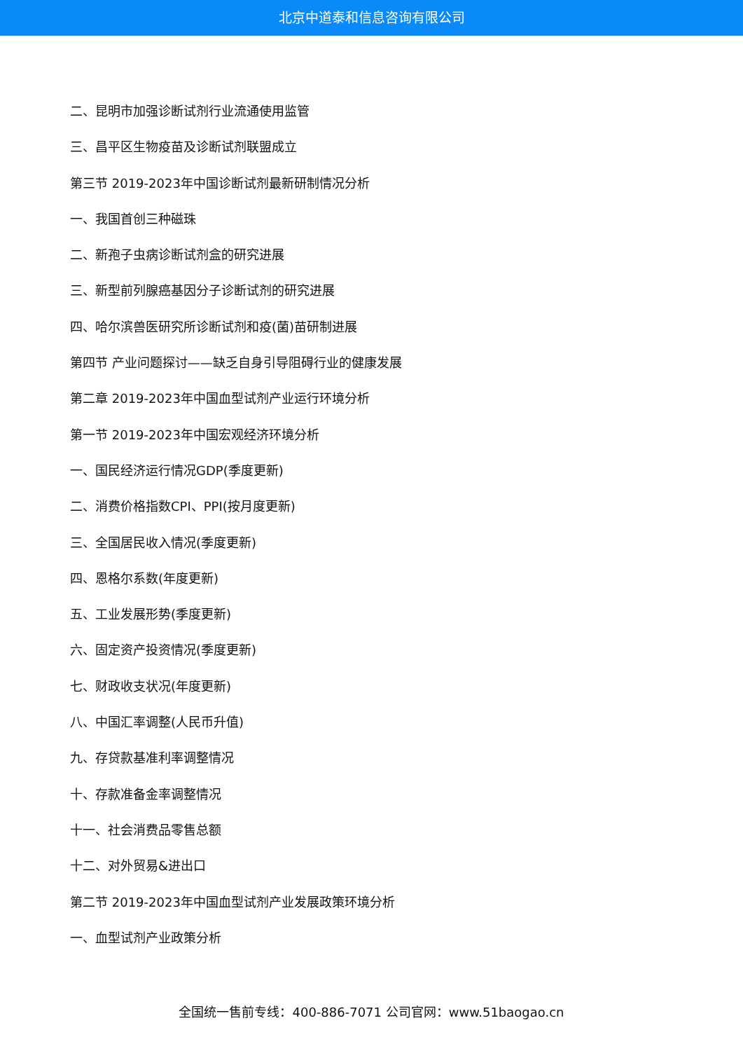北京中道泰和信息咨询有限公司
二、昆明市加强诊断试剂行业流通使用监管
三、昌平区生物疫苗及诊断试剂联盟成立
第三节 2019-2023年中国诊断试剂最新研制情况分析
一、我国首创三种磁珠
二、新孢子虫病诊断试剂盒的研究进展
三、新型前列腺癌基因分子诊断试剂的研究进展
四、哈尔滨兽医研究所诊断试剂和疫(菌)苗研制进展
第四节 产业问题探讨——缺乏自身引导阻碍行业的健康发展
第二章 2019-2023年中国血型试剂产业运行环境分析
第一节 2019-2023年中国宏观经济环境分析
一、国民经济运行情况GDP(季度更新)
二、消费价格指数CPI、PPI(按月度更新)
三、全国居民收入情况(季度更新)
四、恩格尔系数(年度更新)
五、工业发展形势(季度更新)
六、固定资产投资情况(季度更新)
七、财政收支状况(年度更新)
八、中国汇率调整(人民币升值)
九、存贷款基准利率调整情况
十、存款准备金率调整情况
十一、社会消费品零售总额
十二、对外贸易&进出口
第二节 2019-2023年中国血型试剂产业发展政策环境分析
一、血型试剂产业政策分析
全国统一售前专线：400-886-7071 公司官网：www.51baogao.cn